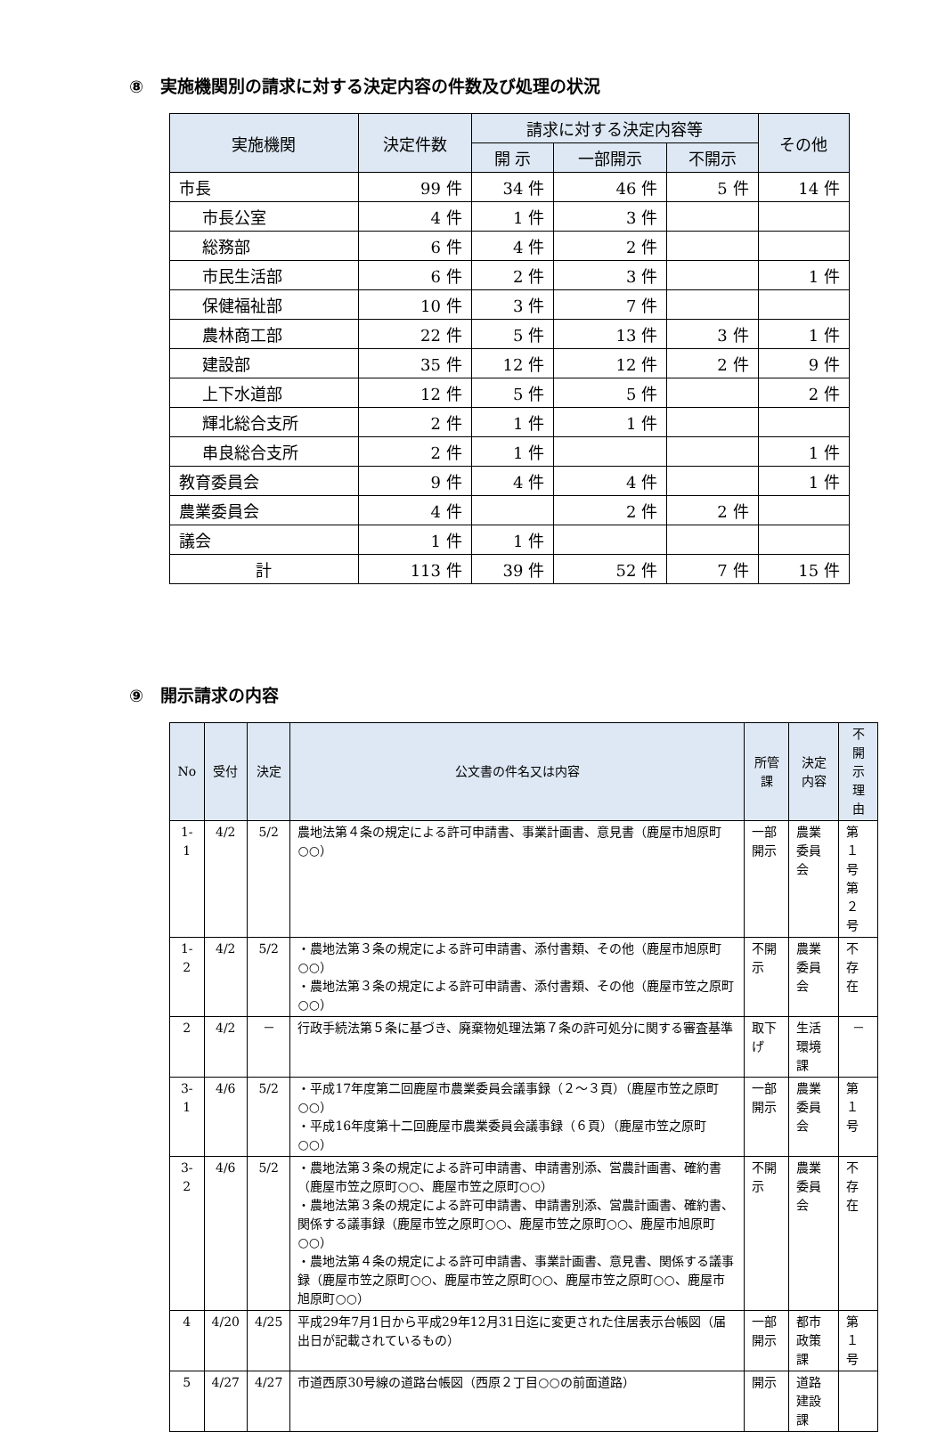⑧　実施機関別の請求に対する決定内容の件数及び処理の状況
| 実施機関 | 決定件数 | 請求に対する決定内容等 | | | その他 |
| --- | --- | --- | --- | --- | --- |
| | | 開 示 | 一部開示 | 不開示 | |
| 市長 | 99 件 | 34 件 | 46 件 | 5 件 | 14 件 |
| 市長公室 | 4 件 | 1 件 | 3 件 | | |
| 総務部 | 6 件 | 4 件 | 2 件 | | |
| 市民生活部 | 6 件 | 2 件 | 3 件 | | 1 件 |
| 保健福祉部 | 10 件 | 3 件 | 7 件 | | |
| 農林商工部 | 22 件 | 5 件 | 13 件 | 3 件 | 1 件 |
| 建設部 | 35 件 | 12 件 | 12 件 | 2 件 | 9 件 |
| 上下水道部 | 12 件 | 5 件 | 5 件 | | 2 件 |
| 輝北総合支所 | 2 件 | 1 件 | 1 件 | | |
| 串良総合支所 | 2 件 | 1 件 | | | 1 件 |
| 教育委員会 | 9 件 | 4 件 | 4 件 | | 1 件 |
| 農業委員会 | 4 件 | | 2 件 | 2 件 | |
| 議会 | 1 件 | 1 件 | | | |
| 計 | 113 件 | 39 件 | 52 件 | 7 件 | 15 件 |
⑨　開示請求の内容
| No | 受付 | 決定 | 公文書の件名又は内容 | 所管課 | 決定 内容 | 不開示 理由 |
| --- | --- | --- | --- | --- | --- | --- |
| 1-1 | 4/2 | 5/2 | 農地法第４条の規定による許可申請書、事業計画書、意見書（鹿屋市旭原町○○） | 一部開示 | 農業委員会 | 第１号 第２号 |
| 1-2 | 4/2 | 5/2 | ・農地法第３条の規定による許可申請書、添付書類、その他（鹿屋市旭原町○○） ・農地法第３条の規定による許可申請書、添付書類、その他（鹿屋市笠之原町○○） | 不開示 | 農業委員会 | 不存在 |
| 2 | 4/2 | － | 行政手続法第５条に基づき、廃棄物処理法第７条の許可処分に関する審査基準 | 取下げ | 生活環境課 | － |
| 3-1 | 4/6 | 5/2 | ・平成17年度第二回鹿屋市農業委員会議事録（２～３頁）（鹿屋市笠之原町○○） ・平成16年度第十二回鹿屋市農業委員会議事録（６頁）（鹿屋市笠之原町○○） | 一部開示 | 農業委員会 | 第１号 |
| 3-2 | 4/6 | 5/2 | ・農地法第３条の規定による許可申請書、申請書別添、営農計画書、確約書（鹿屋市笠之原町○○、鹿屋市笠之原町○○） ・農地法第３条の規定による許可申請書、申請書別添、営農計画書、確約書、関係する議事録（鹿屋市笠之原町○○、鹿屋市笠之原町○○、鹿屋市旭原町○○） ・農地法第４条の規定による許可申請書、事業計画書、意見書、関係する議事録（鹿屋市笠之原町○○、鹿屋市笠之原町○○、鹿屋市笠之原町○○、鹿屋市旭原町○○） | 不開示 | 農業委員会 | 不存在 |
| 4 | 4/20 | 4/25 | 平成29年7月1日から平成29年12月31日迄に変更された住居表示台帳図（届出日が記載されているもの） | 一部開示 | 都市政策課 | 第１号 |
| 5 | 4/27 | 4/27 | 市道西原30号線の道路台帳図（西原２丁目○○の前面道路） | 開示 | 道路建設課 | |